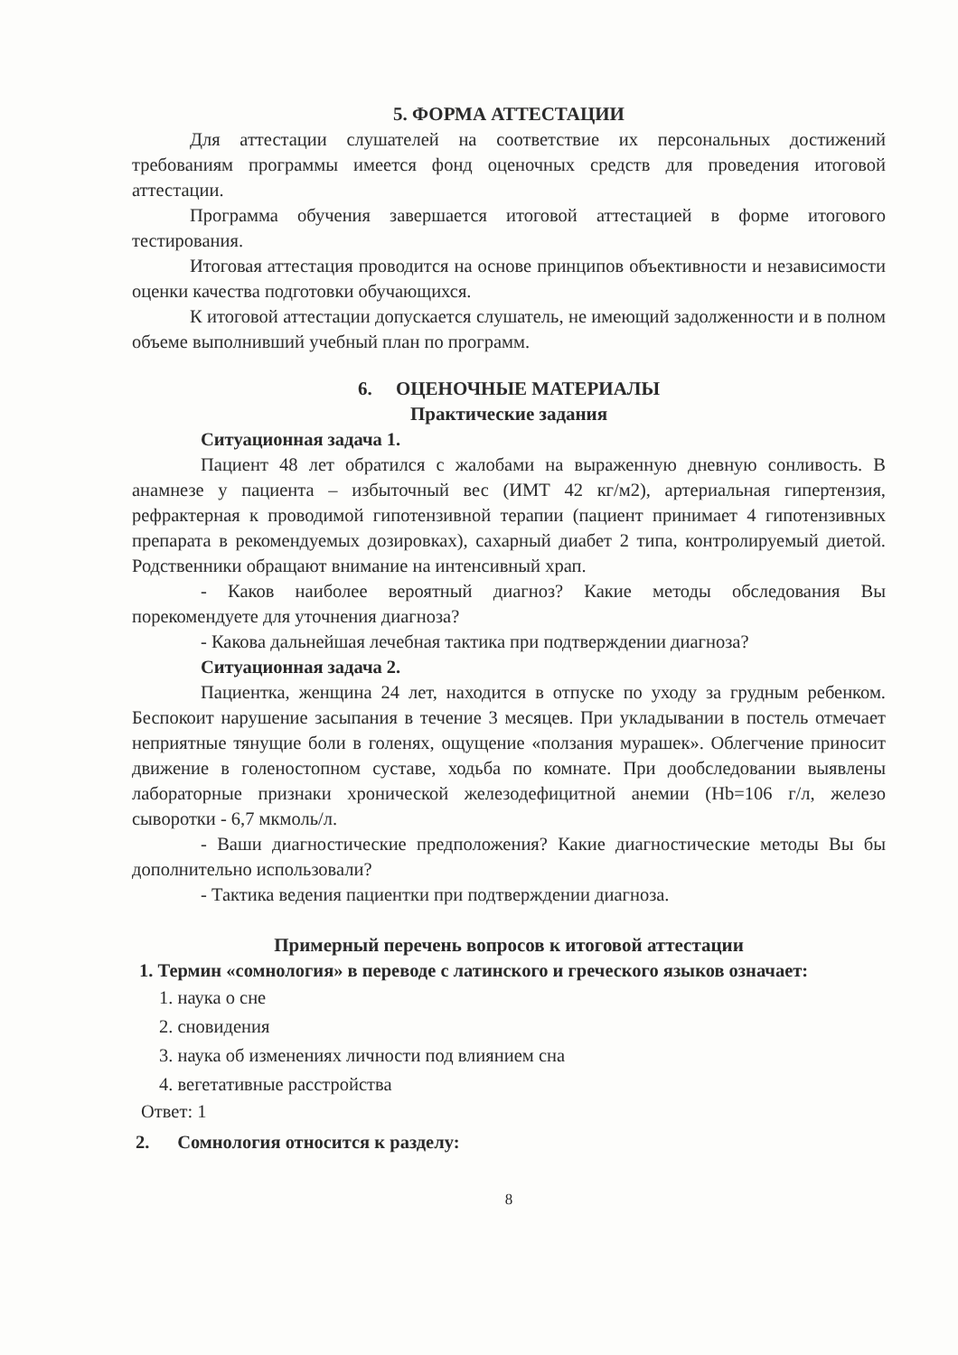5. ФОРМА АТТЕСТАЦИИ
Для аттестации слушателей на соответствие их персональных достижений требованиям программы имеется фонд оценочных средств для проведения итоговой аттестации.
Программа обучения завершается итоговой аттестацией в форме итогового тестирования.
Итоговая аттестация проводится на основе принципов объективности и независимости оценки качества подготовки обучающихся.
К итоговой аттестации допускается слушатель, не имеющий задолженности и в полном объеме выполнивший учебный план по программ.
6. ОЦЕНОЧНЫЕ МАТЕРИАЛЫ
Практические задания
Ситуационная задача 1.
Пациент 48 лет обратился с жалобами на выраженную дневную сонливость. В анамнезе у пациента – избыточный вес (ИМТ 42 кг/м2), артериальная гипертензия, рефрактерная к проводимой гипотензивной терапии (пациент принимает 4 гипотензивных препарата в рекомендуемых дозировках), сахарный диабет 2 типа, контролируемый диетой. Родственники обращают внимание на интенсивный храп.
- Каков наиболее вероятный диагноз? Какие методы обследования Вы порекомендуете для уточнения диагноза?
- Какова дальнейшая лечебная тактика при подтверждении диагноза?
Ситуационная задача 2.
Пациентка, женщина 24 лет, находится в отпуске по уходу за грудным ребенком. Беспокоит нарушение засыпания в течение 3 месяцев. При укладывании в постель отмечает неприятные тянущие боли в голенях, ощущение «ползания мурашек». Облегчение приносит движение в голеностопном суставе, ходьба по комнате. При дообследовании выявлены лабораторные признаки хронической железодефицитной анемии (Hb=106 г/л, железо сыворотки - 6,7 мкмоль/л.
- Ваши диагностические предположения? Какие диагностические методы Вы бы дополнительно использовали?
- Тактика ведения пациентки при подтверждении диагноза.
Примерный перечень вопросов к итоговой аттестации
1. Термин «сомнология» в переводе с латинского и греческого языков означает:
1. наука о сне
2. сновидения
3. наука об изменениях личности под влиянием сна
4. вегетативные расстройства
Ответ: 1
2. Сомнология относится к разделу:
8